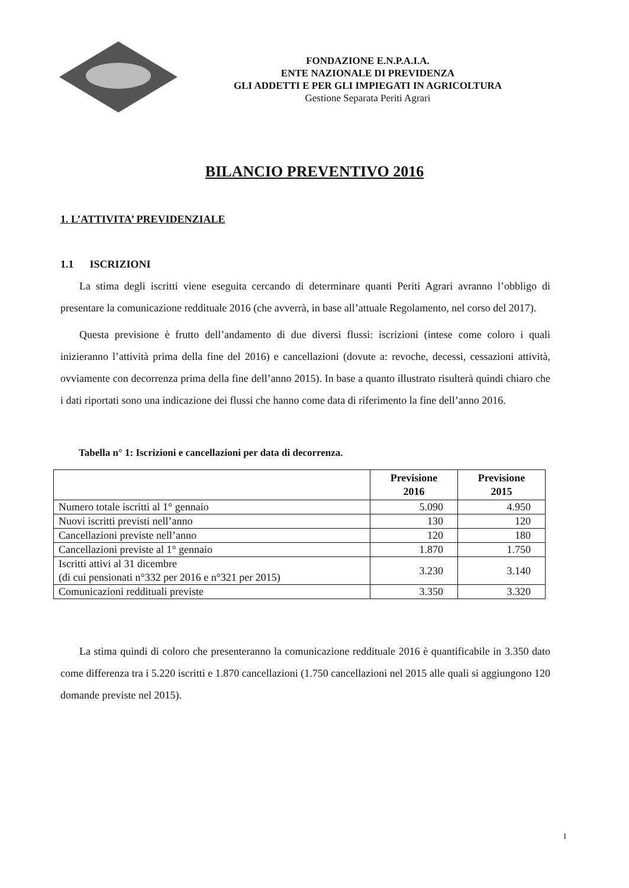FONDAZIONE E.N.P.A.I.A.
ENTE NAZIONALE DI PREVIDENZA
GLI ADDETTI E PER GLI IMPIEGATI IN AGRICOLTURA
Gestione Separata Periti Agrari
BILANCIO PREVENTIVO 2016
1. L’ATTIVITA’ PREVIDENZIALE
1.1 ISCRIZIONI
La stima degli iscritti viene eseguita cercando di determinare quanti Periti Agrari avranno l’obbligo di presentare la comunicazione reddituale 2016 (che avverrà, in base all’attuale Regolamento, nel corso del 2017).
Questa previsione è frutto dell’andamento di due diversi flussi: iscrizioni (intese come coloro i quali inizieranno l’attività prima della fine del 2016) e cancellazioni (dovute a: revoche, decessi, cessazioni attività, ovviamente con decorrenza prima della fine dell’anno 2015). In base a quanto illustrato risulterà quindi chiaro che i dati riportati sono una indicazione dei flussi che hanno come data di riferimento la fine dell’anno 2016.
Tabella n° 1: Iscrizioni e cancellazioni per data di decorrenza.
| | Previsione 2016 | Previsione 2015 |
| --- | --- | --- |
| Numero totale iscritti al 1° gennaio | 5.090 | 4.950 |
| Nuovi iscritti previsti nell’anno | 130 | 120 |
| Cancellazioni previste nell’anno | 120 | 180 |
| Cancellazioni previste al 1° gennaio | 1.870 | 1.750 |
| Iscritti attivi al 31 dicembre (di cui pensionati n°332 per 2016 e n°321 per 2015) | 3.230 | 3.140 |
| Comunicazioni reddituali previste | 3.350 | 3.320 |
La stima quindi di coloro che presenteranno la comunicazione reddituale 2016 è quantificabile in 3.350 dato come differenza tra i 5.220 iscritti e 1.870 cancellazioni (1.750 cancellazioni nel 2015 alle quali si aggiungono 120 domande previste nel 2015).
1